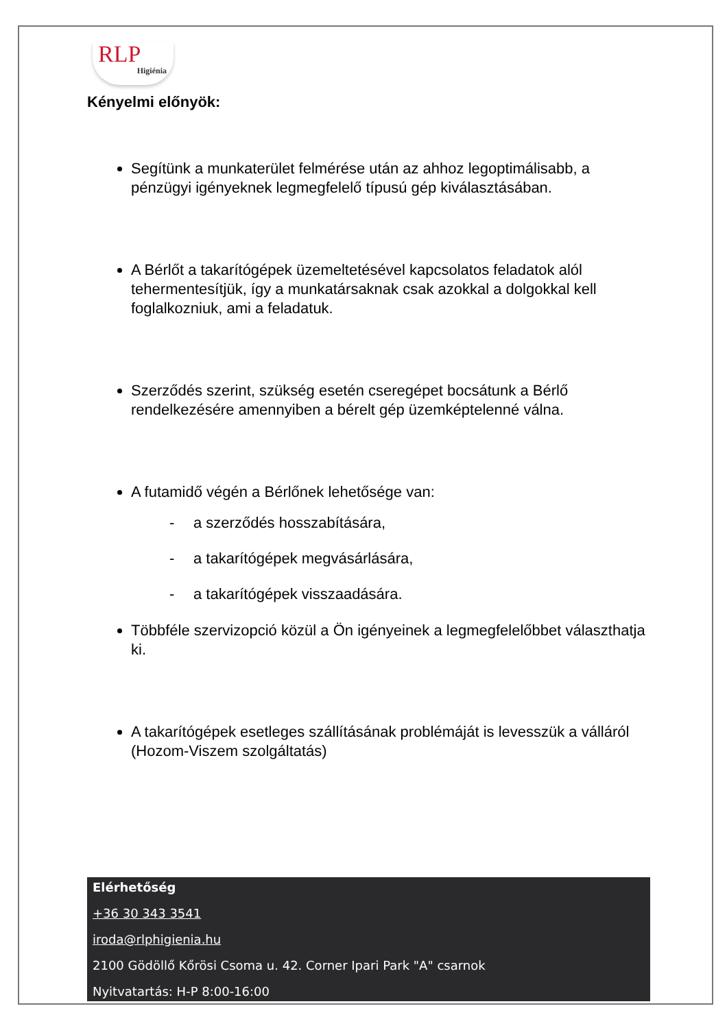RLP
Higiénia
Kényelmi előnyök:
Segítünk a munkaterület felmérése után az ahhoz legoptimálisabb, a pénzügyi igényeknek legmegfelelő típusú gép kiválasztásában.
A Bérlőt a takarítógépek üzemeltetésével kapcsolatos feladatok alól tehermentesítjük, így a munkatársaknak csak azokkal a dolgokkal kell foglalkozniuk, ami a feladatuk.
Szerződés szerint, szükség esetén cseregépet bocsátunk a Bérlő rendelkezésére amennyiben a bérelt gép üzemképtelenné válna.
A futamidő végén a Bérlőnek lehetősége van:
- a szerződés hosszabítására,
- a takarítógépek megvásárlására,
- a takarítógépek visszaadására.
Többféle szervizopció közül a Ön igényeinek a legmegfelelőbbet választhatja ki.
A takarítógépek esetleges szállításának problémáját is levesszük a válláról (Hozom-Viszem szolgáltatás)
Elérhetőség
+36 30 343 3541
iroda@rlphigienia.hu
2100 Gödöllő Kőrösi Csoma u. 42. Corner Ipari Park "A" csarnok
Nyitvatartás: H-P 8:00-16:00